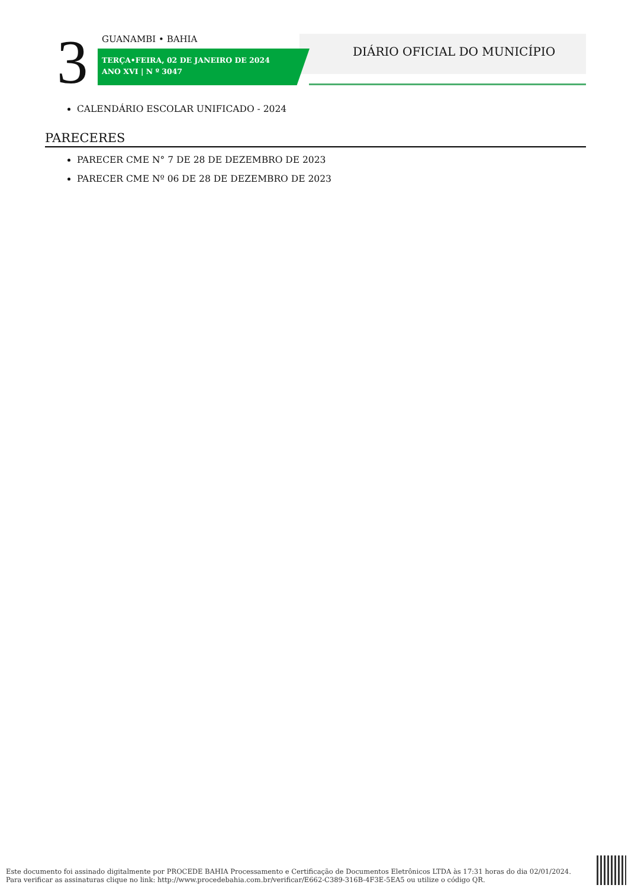3 GUANAMBI • BAHIA
TERÇA•FEIRA, 02 DE JANEIRO DE 2024
ANO XVI | N º 3047
DIÁRIO OFICIAL DO MUNICÍPIO
CALENDÁRIO ESCOLAR UNIFICADO - 2024
PARECERES
PARECER CME N° 7 DE 28 DE DEZEMBRO DE 2023
PARECER CME Nº 06 DE 28 DE DEZEMBRO DE 2023
Este documento foi assinado digitalmente por PROCEDE BAHIA Processamento e Certificação de Documentos Eletrônicos LTDA às 17:31 horas do dia 02/01/2024.
Para verificar as assinaturas clique no link: http://www.procedebahia.com.br/verificar/E662-C389-316B-4F3E-5EA5 ou utilize o código QR.